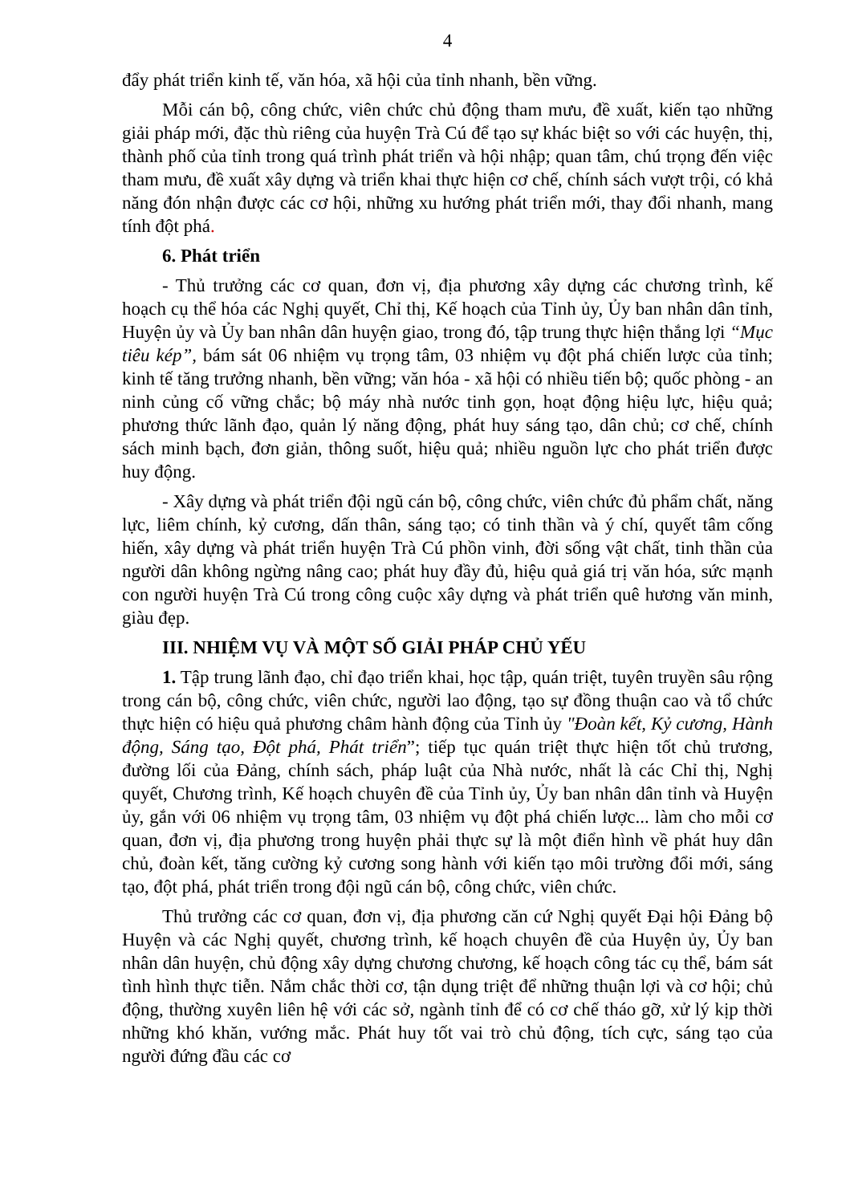4
đẩy phát triển kinh tế, văn hóa, xã hội của tỉnh nhanh, bền vững.
Mỗi cán bộ, công chức, viên chức chủ động tham mưu, đề xuất, kiến tạo những giải pháp mới, đặc thù riêng của huyện Trà Cú để tạo sự khác biệt so với các huyện, thị, thành phố của tỉnh trong quá trình phát triển và hội nhập; quan tâm, chú trọng đến việc tham mưu, đề xuất xây dựng và triển khai thực hiện cơ chế, chính sách vượt trội, có khả năng đón nhận được các cơ hội, những xu hướng phát triển mới, thay đổi nhanh, mang tính đột phá.
6. Phát triển
- Thủ trưởng các cơ quan, đơn vị, địa phương xây dựng các chương trình, kế hoạch cụ thể hóa các Nghị quyết, Chỉ thị, Kế hoạch của Tỉnh ủy, Ủy ban nhân dân tỉnh, Huyện ủy và Ủy ban nhân dân huyện giao, trong đó, tập trung thực hiện thắng lợi “Mục tiêu kép”, bám sát 06 nhiệm vụ trọng tâm, 03 nhiệm vụ đột phá chiến lược của tỉnh; kinh tế tăng trưởng nhanh, bền vững; văn hóa - xã hội có nhiều tiến bộ; quốc phòng - an ninh củng cố vững chắc; bộ máy nhà nước tinh gọn, hoạt động hiệu lực, hiệu quả; phương thức lãnh đạo, quản lý năng động, phát huy sáng tạo, dân chủ; cơ chế, chính sách minh bạch, đơn giản, thông suốt, hiệu quả; nhiều nguồn lực cho phát triển được huy động.
- Xây dựng và phát triển đội ngũ cán bộ, công chức, viên chức đủ phẩm chất, năng lực, liêm chính, kỷ cương, dấn thân, sáng tạo; có tinh thần và ý chí, quyết tâm cống hiến, xây dựng và phát triển huyện Trà Cú phồn vinh, đời sống vật chất, tinh thần của người dân không ngừng nâng cao; phát huy đầy đủ, hiệu quả giá trị văn hóa, sức mạnh con người huyện Trà Cú trong công cuộc xây dựng và phát triển quê hương văn minh, giàu đẹp.
III. NHIỆM VỤ VÀ MỘT SỐ GIẢI PHÁP CHỦ YẾU
1. Tập trung lãnh đạo, chỉ đạo triển khai, học tập, quán triệt, tuyên truyền sâu rộng trong cán bộ, công chức, viên chức, người lao động, tạo sự đồng thuận cao và tổ chức thực hiện có hiệu quả phương châm hành động của Tỉnh ủy "Đoàn kết, Kỷ cương, Hành động, Sáng tạo, Đột phá, Phát triển”; tiếp tục quán triệt thực hiện tốt chủ trương, đường lối của Đảng, chính sách, pháp luật của Nhà nước, nhất là các Chỉ thị, Nghị quyết, Chương trình, Kế hoạch chuyên đề của Tỉnh ủy, Ủy ban nhân dân tỉnh và Huyện ủy, gắn với 06 nhiệm vụ trọng tâm, 03 nhiệm vụ đột phá chiến lược... làm cho mỗi cơ quan, đơn vị, địa phương trong huyện phải thực sự là một điển hình về phát huy dân chủ, đoàn kết, tăng cường kỷ cương song hành với kiến tạo môi trường đổi mới, sáng tạo, đột phá, phát triển trong đội ngũ cán bộ, công chức, viên chức.
Thủ trưởng các cơ quan, đơn vị, địa phương căn cứ Nghị quyết Đại hội Đảng bộ Huyện và các Nghị quyết, chương trình, kế hoạch chuyên đề của Huyện ủy, Ủy ban nhân dân huyện, chủ động xây dựng chương chương, kế hoạch công tác cụ thể, bám sát tình hình thực tiễn. Nắm chắc thời cơ, tận dụng triệt để những thuận lợi và cơ hội; chủ động, thường xuyên liên hệ với các sở, ngành tỉnh để có cơ chế tháo gỡ, xử lý kịp thời những khó khăn, vướng mắc. Phát huy tốt vai trò chủ động, tích cực, sáng tạo của người đứng đầu các cơ